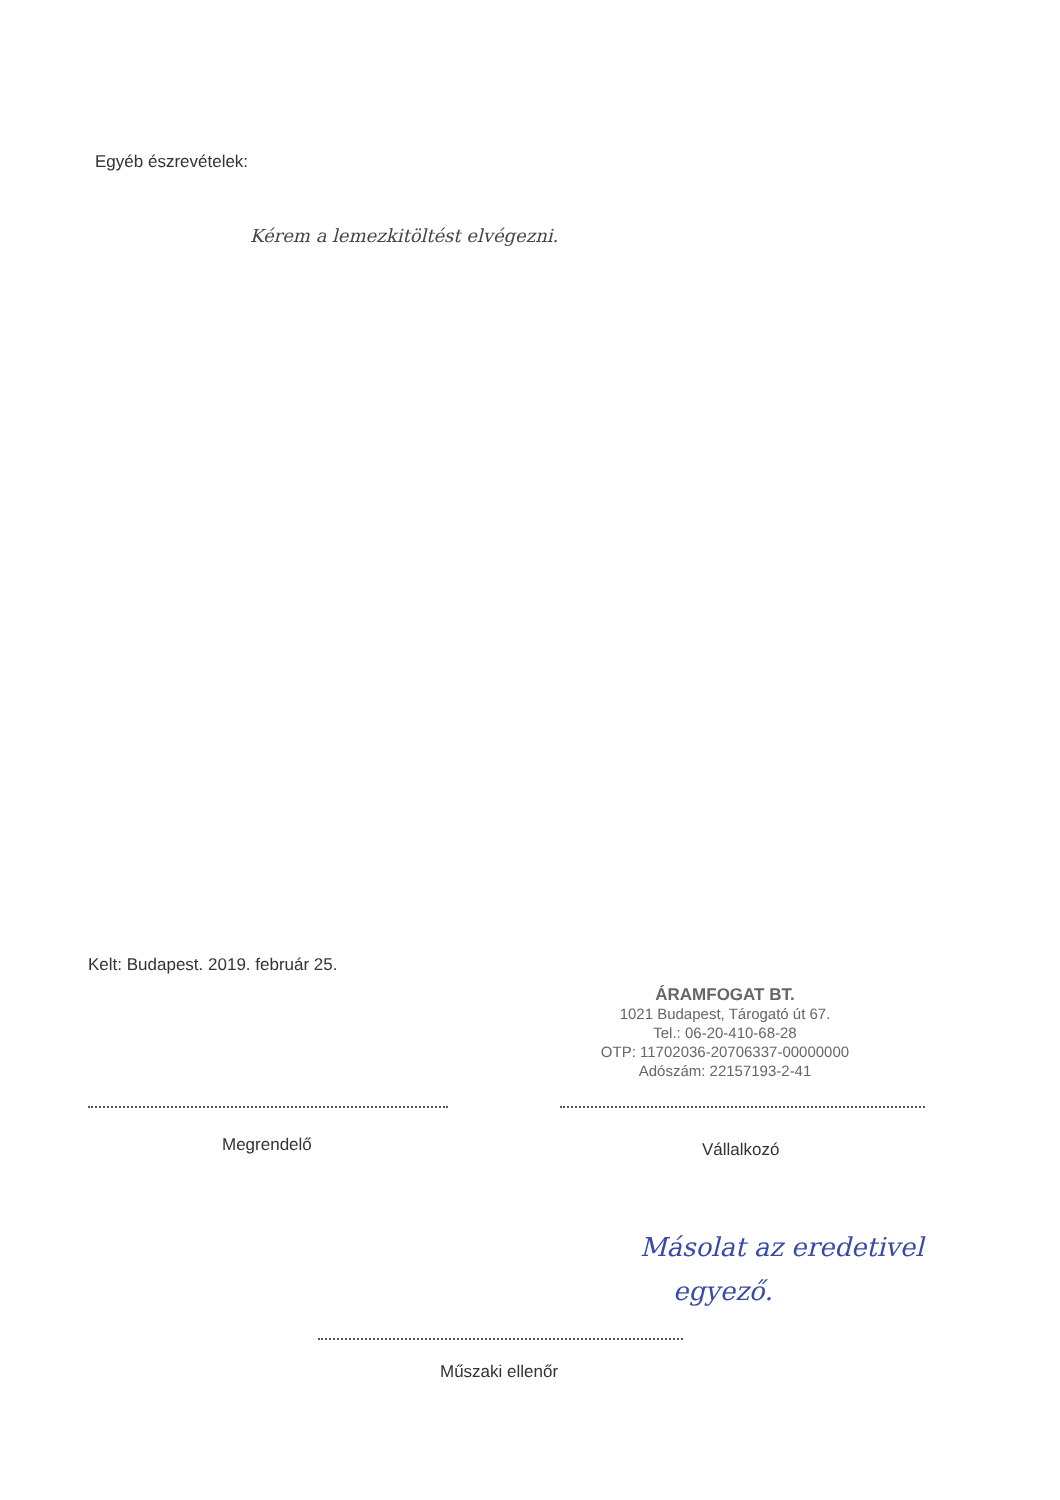Egyéb észrevételek:
Kérem a lemezkitöltést elvégezni.
Kelt: Budapest. 2019. február 25.
ÁRAMFOGAT BT.
1021 Budapest, Tárogató út 67.
Tel.: 06-20-410-68-28
OTP: 11702036-20706337-00000000
Adószám: 22157193-2-41
Megrendelő Vállalkozó
Másolat az eredetivel
egyező.
Műszaki ellenőr